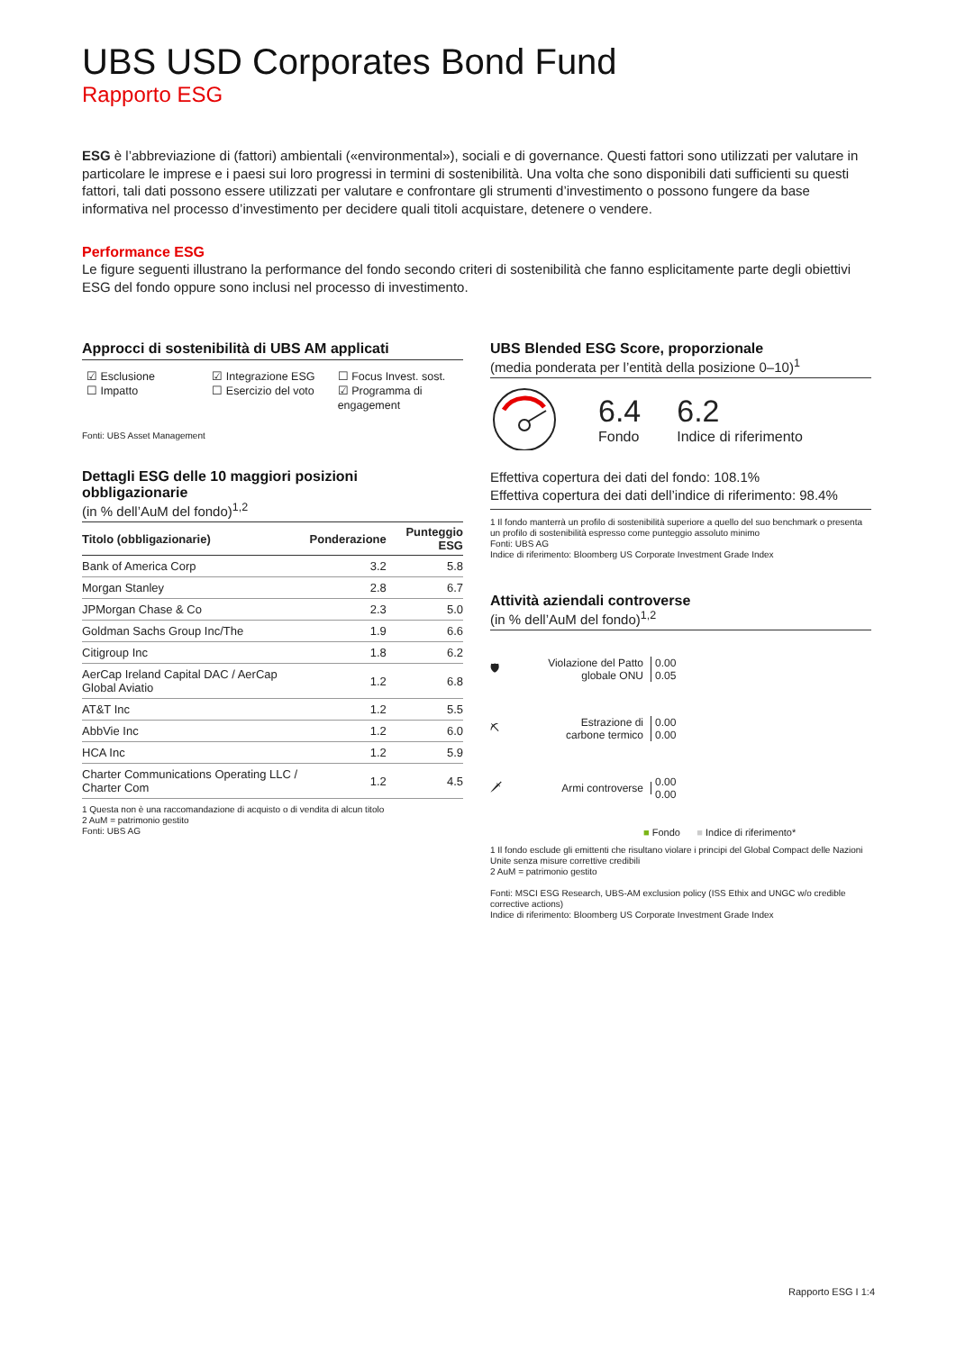UBS USD Corporates Bond Fund
Rapporto ESG
ESG è l’abbreviazione di (fattori) ambientali («environmental»), sociali e di governance. Questi fattori sono utilizzati per valutare in particolare le imprese e i paesi sui loro progressi in termini di sostenibilità. Una volta che sono disponibili dati sufficienti su questi fattori, tali dati possono essere utilizzati per valutare e confrontare gli strumenti d’investimento o possono fungere da base informativa nel processo d’investimento per decidere quali titoli acquistare, detenere o vendere.
Performance ESG
Le figure seguenti illustrano la performance del fondo secondo criteri di sostenibilità che fanno esplicitamente parte degli obiettivi ESG del fondo oppure sono inclusi nel processo di investimento.
Approcci di sostenibilità di UBS AM applicati
☑ Esclusione
☐ Impatto
☑ Integrazione ESG
☐ Esercizio del voto
☐ Focus Invest. sost.
☑ Programma di engagement
Fonti: UBS Asset Management
Dettagli ESG delle 10 maggiori posizioni obbligazionarie
(in % dell’AuM del fondo)<sup>1,2</sup>
| Titolo (obbligazionarie) | Ponderazione | Punteggio ESG |
| --- | --- | --- |
| Bank of America Corp | 3.2 | 5.8 |
| Morgan Stanley | 2.8 | 6.7 |
| JPMorgan Chase & Co | 2.3 | 5.0 |
| Goldman Sachs Group Inc/The | 1.9 | 6.6 |
| Citigroup Inc | 1.8 | 6.2 |
| AerCap Ireland Capital DAC / AerCap Global Aviatio | 1.2 | 6.8 |
| AT&T Inc | 1.2 | 5.5 |
| AbbVie Inc | 1.2 | 6.0 |
| HCA Inc | 1.2 | 5.9 |
| Charter Communications Operating LLC / Charter Com | 1.2 | 4.5 |
1 Questa non è una raccomandazione di acquisto o di vendita di alcun titolo
2 AuM = patrimonio gestito
Fonti: UBS AG
UBS Blended ESG Score, proporzionale
(media ponderata per l’entità della posizione 0–10)<sup>1</sup>
6.4
Fondo
6.2
Indice di riferimento
Effettiva copertura dei dati del fondo: 108.1%
Effettiva copertura dei dati dell’indice di riferimento: 98.4%
1 Il fondo manterrà un profilo di sostenibilità superiore a quello del suo benchmark o presenta un profilo di sostenibilità espresso come punteggio assoluto minimo
Fonti: UBS AG
Indice di riferimento: Bloomberg US Corporate Investment Grade Index
Attività aziendali controverse
(in % dell’AuM del fondo)<sup>1,2</sup>
🛡 Violazione del Patto globale ONU 0.00
0.05
⛏ Estrazione di carbone termico 0.00
0.00
🗡 Armi controverse 0.00
0.00
■ Fondo ■ Indice di riferimento*
1 Il fondo esclude gli emittenti che risultano violare i principi del Global Compact delle Nazioni Unite senza misure correttive credibili
2 AuM = patrimonio gestito
Fonti: MSCI ESG Research, UBS-AM exclusion policy (ISS Ethix and UNGC w/o credible corrective actions)
Indice di riferimento: Bloomberg US Corporate Investment Grade Index
Rapporto ESG I 1:4